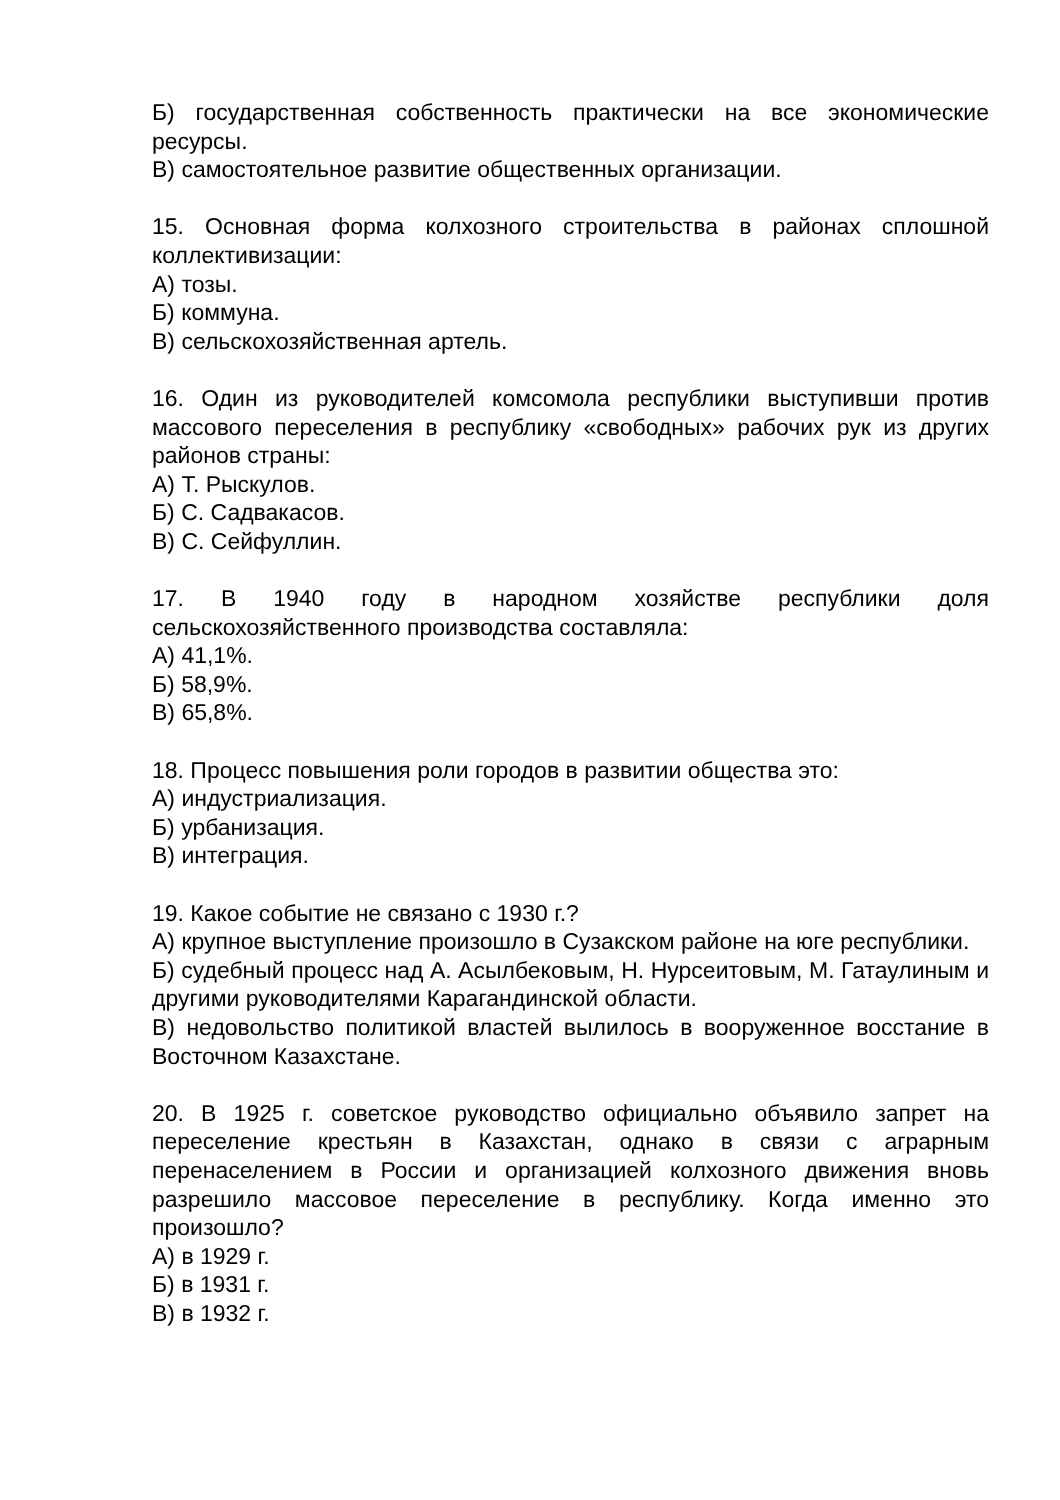Б) государственная собственность практически на все экономические ресурсы.
В) самостоятельное развитие общественных организации.
15. Основная форма колхозного строительства в районах сплошной коллективизации:
А) тозы.
Б) коммуна.
В) сельскохозяйственная артель.
16. Один из руководителей комсомола республики выступивши против массового переселения в республику «свободных» рабочих рук из других районов страны:
А) Т. Рыскулов.
Б) С. Садвакасов.
В) С. Сейфуллин.
17. В 1940 году в народном хозяйстве республики доля сельскохозяйственного производства составляла:
А) 41,1%.
Б) 58,9%.
В) 65,8%.
18. Процесс повышения роли городов в развитии общества это:
А) индустриализация.
Б) урбанизация.
В) интеграция.
19. Какое событие не связано с 1930 г.?
А) крупное выступление произошло в Сузакском районе на юге республики.
Б) судебный процесс над А. Асылбековым, Н. Нурсеитовым, М. Гатаулиным и другими руководителями Карагандинской области.
В) недовольство политикой властей вылилось в вооруженное восстание в Восточном Казахстане.
20. В 1925 г. советское руководство официально объявило запрет на переселение крестьян в Казахстан, однако в связи с аграрным перенаселением в России и организацией колхозного движения вновь разрешило массовое переселение в республику. Когда именно это произошло?
А) в 1929 г.
Б) в 1931 г.
В) в 1932 г.